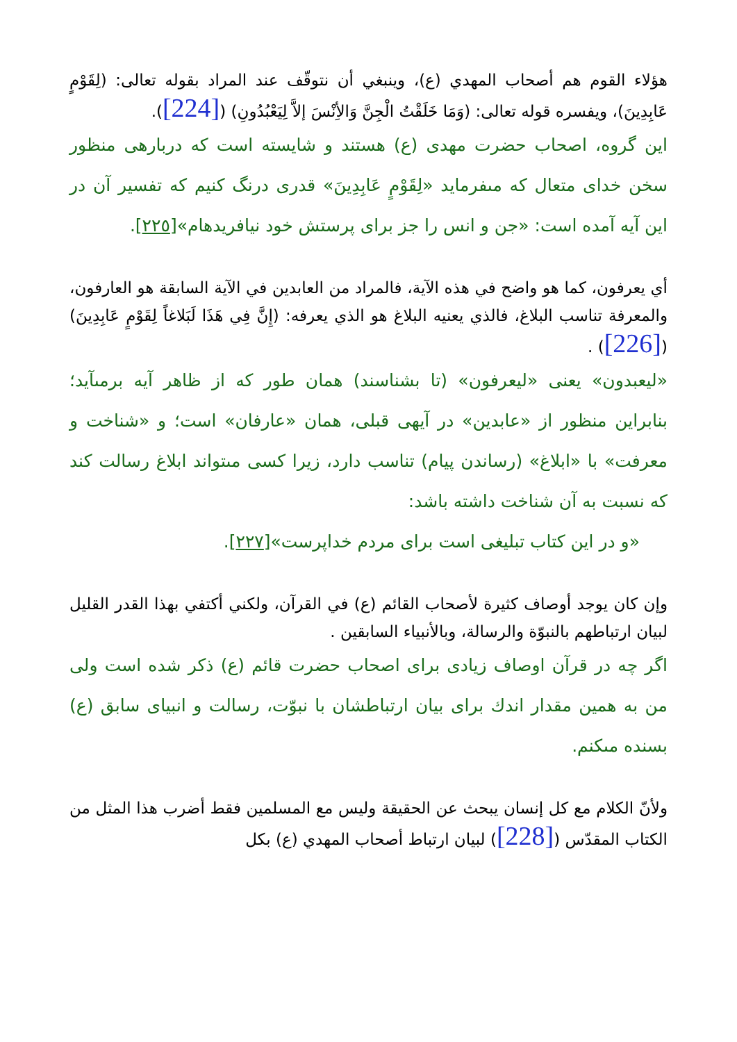هؤلاء القوم هم أصحاب المهدي (ع)، وينبغي أن نتوقّف عند المراد بقوله تعالى: (لِقَوْمٍ عَابِدِينَ)، ويفسره قوله تعالى: (وَمَا خَلَقْتُ الْجِنَّ وَالأِنْسَ إلاَّ لِيَعْبُدُونِ) ([224]).
اين گروه، اصحاب حضرت مهدى (ع) هستند و شايسته است كه دربارهى منظور سخن خداى متعال كه مىفرمايد «لِقَوْمٍ عَابِدِينَ» قدرى درنگ كنيم كه تفسير آن در اين آيه آمده است: «جن و انس را جز براى پرستش خود نيافريدهام»[٢٢٥].
أي يعرفون، كما هو واضح في هذه الآية، فالمراد من العابدين في الآية السابقة هو العارفون، والمعرفة تناسب البلاغ، فالذي يعنيه البلاغ هو الذي يعرفه: (إِنَّ فِي هَذَا لَبَلاغاً لِقَوْمٍ عَابِدِينَ)([226]) .
«ليعبدون» يعنى «ليعرفون» (تا بشناسند) همان طور كه از ظاهر آيه برمىآيد؛ بنابراين منظور از «عابدين» در آيهى قبلى، همان «عارفان» است؛ و «شناخت و معرفت» با «ابلاغ» (رساندن پيام) تناسب دارد، زيرا كسى مىتواند ابلاغ رسالت كند كه نسبت به آن شناخت داشته باشد:
«و در اين كتاب تبليغى است براى مردم خداپرست»[٢٢٧].
وإن كان يوجد أوصاف كثيرة لأصحاب القائم (ع) في القرآن، ولكني أكتفي بهذا القدر القليل لبيان ارتباطهم بالنبوّة والرسالة، وبالأنبياء السابقين .
اگر چه در قرآن اوصاف زيادى براى اصحاب حضرت قائم (ع) ذكر شده است ولى من به همين مقدار اندك براى بيان ارتباطشان با نبوّت، رسالت و انبياى سابق (ع) بسنده مىكنم.
ولأنّ الكلام مع كل إنسان يبحث عن الحقيقة وليس مع المسلمين فقط أضرب هذا المثل من الكتاب المقدّس ([228]) لبيان ارتباط أصحاب المهدي (ع) بكل